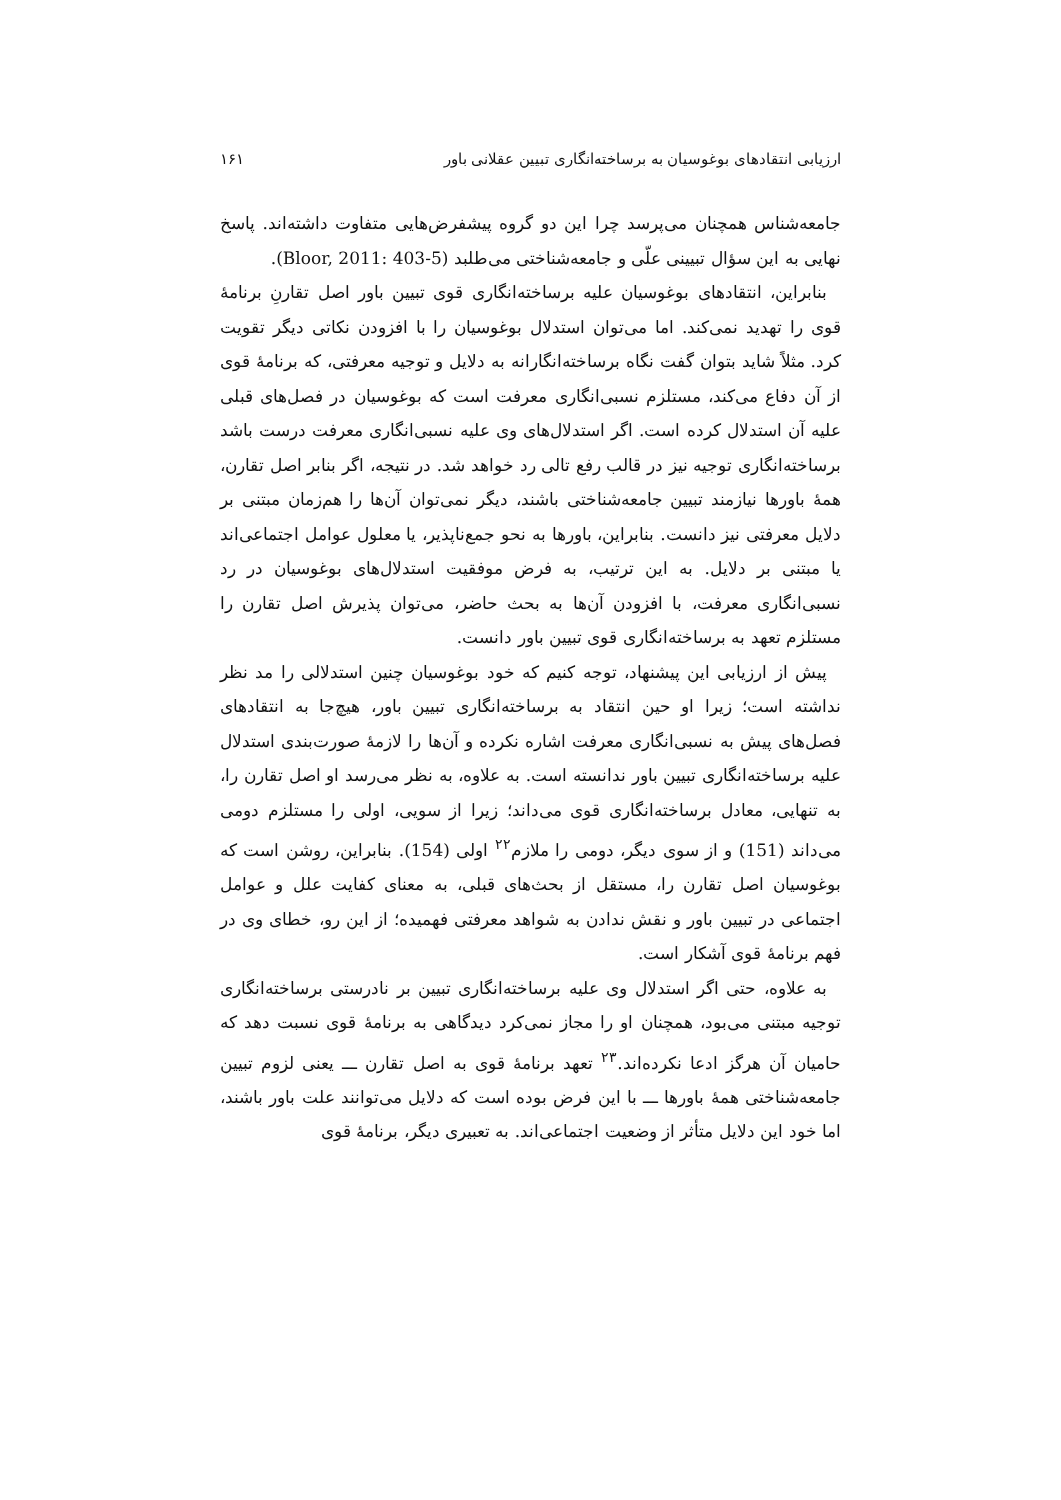ارزیابی انتقادهای بوغوسیان به برساخته‌انگاری تبیین عقلانی باور ۱۶۱
جامعه‌شناس همچنان می‌پرسد چرا این دو گروه پیشفرض‌هایی متفاوت داشته‌اند. پاسخ نهایی به این سؤال تبیینی علّی و جامعه‌شناختی می‌طلبد (Bloor, 2011: 403-5).
بنابراین، انتقادهای بوغوسیان علیه برساخته‌انگاری قوی تبیین باور اصل تقارنِ برنامهٔ قوی را تهدید نمی‌کند. اما می‌توان استدلال بوغوسیان را با افزودن نکاتی دیگر تقویت کرد. مثلاً شاید بتوان گفت نگاه برساخته‌انگارانه به دلایل و توجیه معرفتی، که برنامهٔ قوی از آن دفاع می‌کند، مستلزم نسبی‌انگاری معرفت است که بوغوسیان در فصل‌های قبلی علیه آن استدلال کرده است. اگر استدلال‌های وی علیه نسبی‌انگاری معرفت درست باشد برساخته‌انگاری توجیه نیز در قالب رفع تالی رد خواهد شد. در نتیجه، اگر بنابر اصل تقارن، همهٔ باورها نیازمند تبیین جامعه‌شناختی باشند، دیگر نمی‌توان آن‌ها را هم‌زمان مبتنی بر دلایل معرفتی نیز دانست. بنابراین، باورها به نحو جمع‌ناپذیر، یا معلول عوامل اجتماعی‌اند یا مبتنی بر دلایل. به این ترتیب، به فرض موفقیت استدلال‌های بوغوسیان در رد نسبی‌انگاری معرفت، با افزودن آن‌ها به بحث حاضر، می‌توان پذیرش اصل تقارن را مستلزم تعهد به برساخته‌انگاری قوی تبیین باور دانست.
پیش از ارزیابی این پیشنهاد، توجه کنیم که خود بوغوسیان چنین استدلالی را مد نظر نداشته است؛ زیرا او حین انتقاد به برساخته‌انگاری تبیین باور، هیچ‌جا به انتقادهای فصل‌های پیش به نسبی‌انگاری معرفت اشاره نکرده و آن‌ها را لازمهٔ صورت‌بندی استدلال علیه برساخته‌انگاری تبیین باور ندانسته است. به علاوه، به نظر می‌رسد او اصل تقارن را، به تنهایی، معادل برساخته‌انگاری قوی می‌داند؛ زیرا از سویی، اولی را مستلزم دومی می‌داند (151) و از سوی دیگر، دومی را ملازم<sup>۲۲</sup> اولی (154). بنابراین، روشن است که بوغوسیان اصل تقارن را، مستقل از بحث‌های قبلی، به معنای کفایت علل و عوامل اجتماعی در تبیین باور و نقش ندادن به شواهد معرفتی فهمیده؛ از این رو، خطای وی در فهم برنامهٔ قوی آشکار است.
به علاوه، حتی اگر استدلال وی علیه برساخته‌انگاری تبیین بر نادرستی برساخته‌انگاری توجیه مبتنی می‌بود، همچنان او را مجاز نمی‌کرد دیدگاهی به برنامهٔ قوی نسبت دهد که حامیان آن هرگز ادعا نکرده‌اند.<sup>۲۳</sup> تعهد برنامهٔ قوی به اصل تقارن ـــ یعنی لزوم تبیین جامعه‌شناختی همهٔ باورها ـــ با این فرض بوده است که دلایل می‌توانند علت باور باشند، اما خود این دلایل متأثر از وضعیت اجتماعی‌اند. به تعبیری دیگر، برنامهٔ قوی